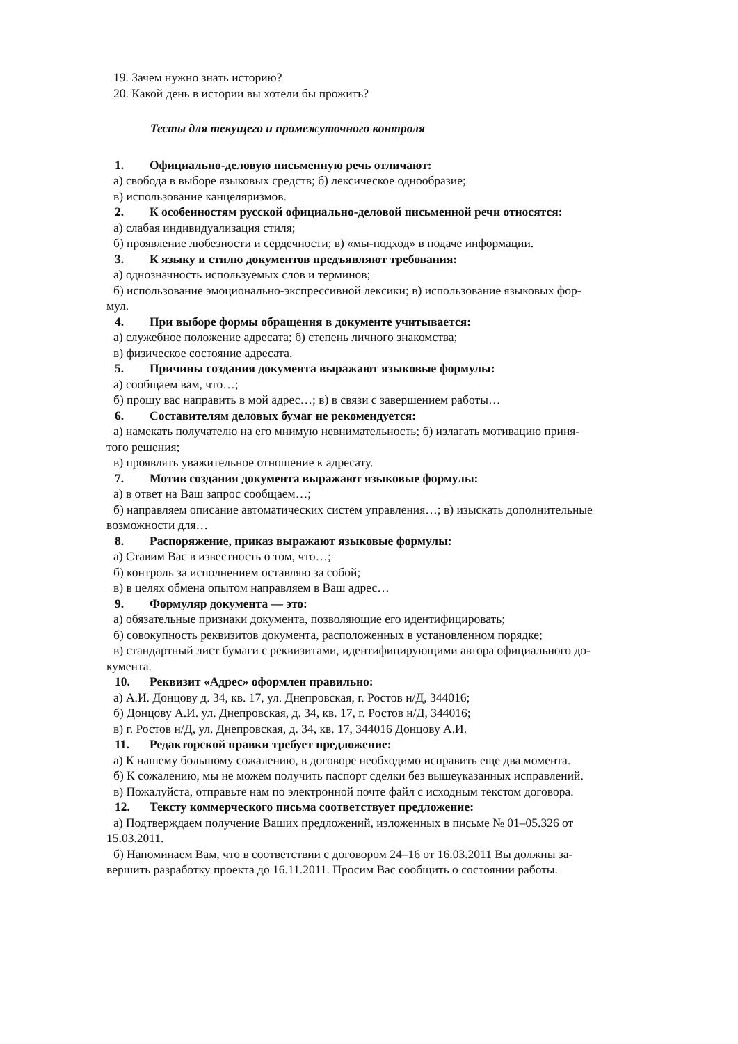19. Зачем нужно знать историю?
20. Какой день в истории вы хотели бы прожить?
Тесты для текущего и промежуточного контроля
1. Официально-деловую письменную речь отличают:
а) свобода в выборе языковых средств; б) лексическое однообразие;
в) использование канцеляризмов.
2. К особенностям русской официально-деловой письменной речи относятся:
а) слабая индивидуализация стиля;
б) проявление любезности и сердечности; в) «мы-подход» в подаче информации.
3. К языку и стилю документов предъявляют требования:
а) однозначность используемых слов и терминов;
б) использование эмоционально-экспрессивной лексики; в) использование языковых фор-
мул.
4. При выборе формы обращения в документе учитывается:
а) служебное положение адресата; б) степень личного знакомства;
в) физическое состояние адресата.
5. Причины создания документа выражают языковые формулы:
а) сообщаем вам, что…;
б) прошу вас направить в мой адрес…; в) в связи с завершением работы…
6. Составителям деловых бумаг не рекомендуется:
а) намекать получателю на его мнимую невнимательность; б) излагать мотивацию приня-
того решения;
в) проявлять уважительное отношение к адресату.
7. Мотив создания документа выражают языковые формулы:
а) в ответ на Ваш запрос сообщаем…;
б) направляем описание автоматических систем управления…; в) изыскать дополнительные
возможности для…
8. Распоряжение, приказ выражают языковые формулы:
а) Ставим Вас в известность о том, что…;
б) контроль за исполнением оставляю за собой;
в) в целях обмена опытом направляем в Ваш адрес…
9. Формуляр документа — это:
а) обязательные признаки документа, позволяющие его идентифицировать;
б) совокупность реквизитов документа, расположенных в установленном порядке;
в) стандартный лист бумаги с реквизитами, идентифицирующими автора официального до-
кумента.
10. Реквизит «Адрес» оформлен правильно:
а) А.И. Донцову д. 34, кв. 17, ул. Днепровская, г. Ростов н/Д, 344016;
б) Донцову А.И. ул. Днепровская, д. 34, кв. 17, г. Ростов н/Д, 344016;
в) г. Ростов н/Д, ул. Днепровская, д. 34, кв. 17, 344016 Донцову А.И.
11. Редакторской правки требует предложение:
а) К нашему большому сожалению, в договоре необходимо исправить еще два момента.
б) К сожалению, мы не можем получить паспорт сделки без вышеуказанных исправлений.
в) Пожалуйста, отправьте нам по электронной почте файл с исходным текстом договора.
12. Тексту коммерческого письма соответствует предложение:
а) Подтверждаем получение Ваших предложений, изложенных в письме № 01–05.326 от
15.03.2011.
б) Напоминаем Вам, что в соответствии с договором 24–16 от 16.03.2011 Вы должны за-
вершить разработку проекта до 16.11.2011. Просим Вас сообщить о состоянии работы.